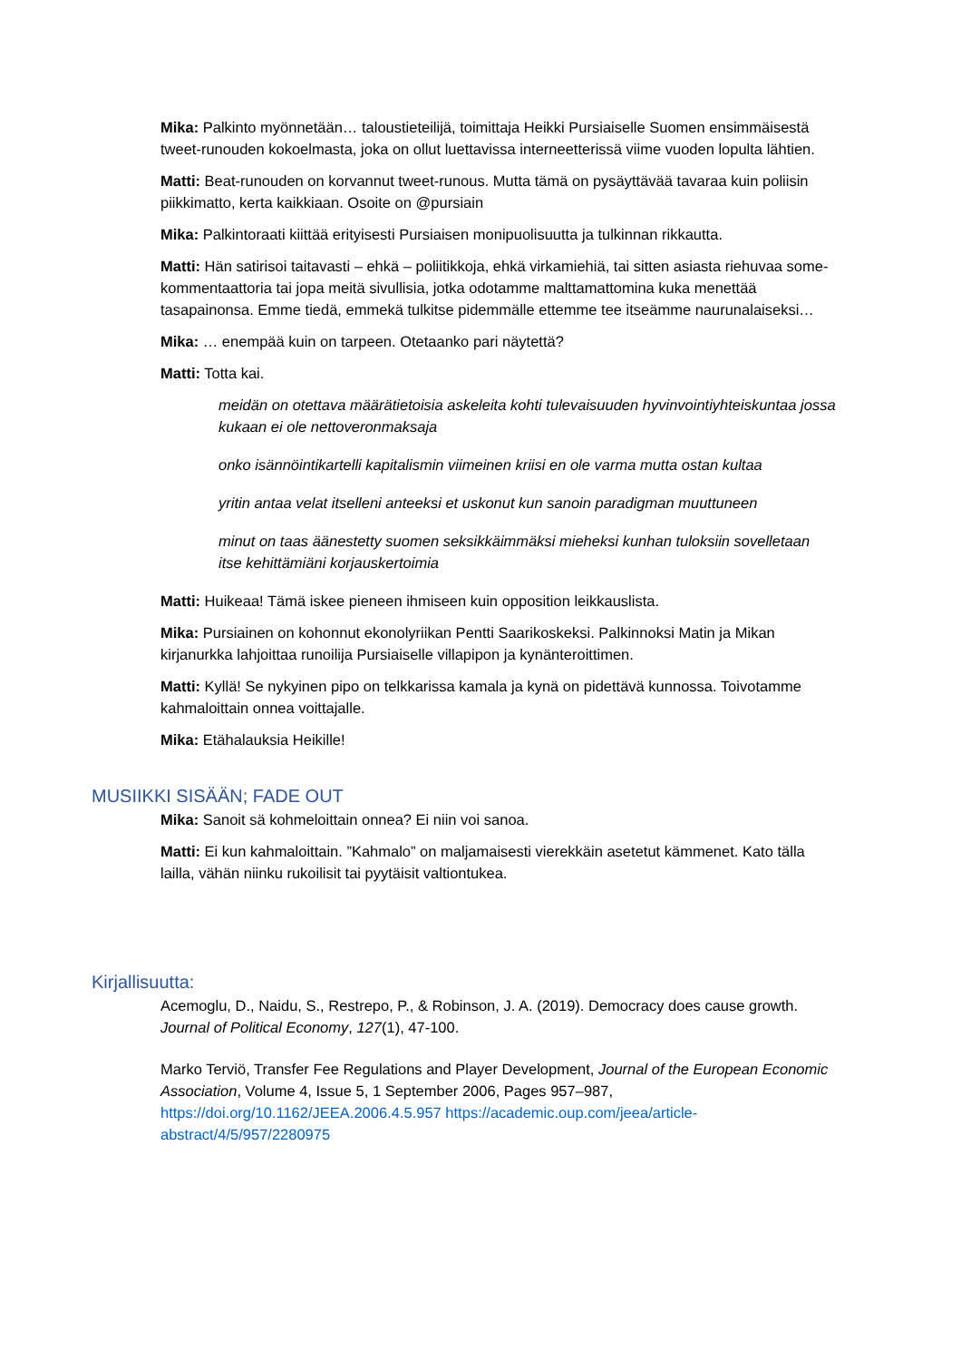Mika: Palkinto myönnetään… taloustieteilijä, toimittaja Heikki Pursiaiselle Suomen ensimmäisestä tweet-runouden kokoelmasta, joka on ollut luettavissa interneetterissä viime vuoden lopulta lähtien.
Matti: Beat-runouden on korvannut tweet-runous. Mutta tämä on pysäyttävää tavaraa kuin poliisin piikkimatto, kerta kaikkiaan. Osoite on @pursiain
Mika: Palkintoraati kiittää erityisesti Pursiaisen monipuolisuutta ja tulkinnan rikkautta.
Matti: Hän satirisoi taitavasti – ehkä – poliitikkoja, ehkä virkamiehiä, tai sitten asiasta riehuvaa some-kommentaattoria tai jopa meitä sivullisia, jotka odotamme malttamattomina kuka menettää tasapainonsa. Emme tiedä, emmekä tulkitse pidemmälle ettemme tee itseämme naurunalaiseksi…
Mika: … enempää kuin on tarpeen. Otetaanko pari näytettä?
Matti: Totta kai.
meidän on otettava määrätietoisia askeleita kohti tulevaisuuden hyvinvointiyhteiskuntaa jossa kukaan ei ole nettoveronmaksaja
onko isännöintikartelli kapitalismin viimeinen kriisi en ole varma mutta ostan kultaa
yritin antaa velat itselleni anteeksi et uskonut kun sanoin paradigman muuttuneen
minut on taas äänestetty suomen seksikkäimmäksi mieheksi kunhan tuloksiin sovelletaan itse kehittämiäni korjauskertoimia
Matti: Huikeaa! Tämä iskee pieneen ihmiseen kuin opposition leikkauslista.
Mika: Pursiainen on kohonnut ekonolyriikan Pentti Saarikoskeksi. Palkinnoksi Matin ja Mikan kirjanurkka lahjoittaa runoilija Pursiaiselle villapipon ja kynänteroittimen.
Matti: Kyllä! Se nykyinen pipo on telkkarissa kamala ja kynä on pidettävä kunnossa. Toivotamme kahmaloittain onnea voittajalle.
Mika: Etähalauksia Heikille!
MUSIIKKI SISÄÄN; FADE OUT
Mika: Sanoit sä kohmeloittain onnea? Ei niin voi sanoa.
Matti: Ei kun kahmaloittain. ”Kahmalo” on maljamaisesti vierekkäin asetetut kämmenet. Kato tälla lailla, vähän niinku rukoilisit tai pyytäisit valtiontukea.
Kirjallisuutta:
Acemoglu, D., Naidu, S., Restrepo, P., & Robinson, J. A. (2019). Democracy does cause growth. Journal of Political Economy, 127(1), 47-100.
Marko Terviö, Transfer Fee Regulations and Player Development, Journal of the European Economic Association, Volume 4, Issue 5, 1 September 2006, Pages 957–987, https://doi.org/10.1162/JEEA.2006.4.5.957 https://academic.oup.com/jeea/article-abstract/4/5/957/2280975